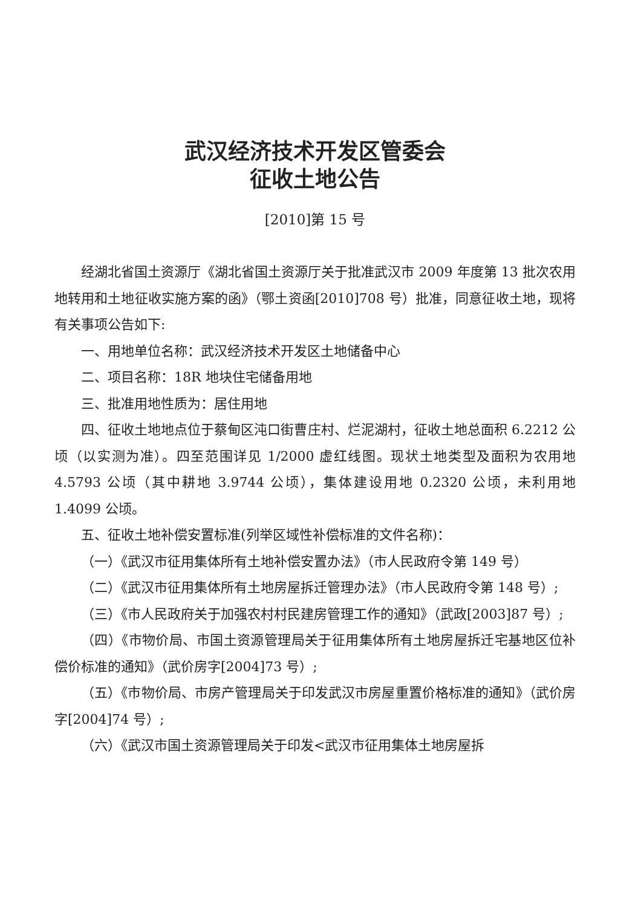武汉经济技术开发区管委会
征收土地公告
[2010]第 15 号
经湖北省国土资源厅《湖北省国土资源厅关于批准武汉市 2009 年度第 13 批次农用地转用和土地征收实施方案的函》（鄂土资函[2010]708 号）批准，同意征收土地，现将有关事项公告如下:
一、用地单位名称：武汉经济技术开发区土地储备中心
二、项目名称：18R 地块住宅储备用地
三、批准用地性质为：居住用地
四、征收土地地点位于蔡甸区沌口街曹庄村、烂泥湖村，征收土地总面积 6.2212 公顷（以实测为准）。四至范围详见 1/2000 虚红线图。现状土地类型及面积为农用地 4.5793 公顷（其中耕地 3.9744 公顷），集体建设用地 0.2320 公顷，未利用地 1.4099 公顷。
五、征收土地补偿安置标准(列举区域性补偿标准的文件名称)：
（一）《武汉市征用集体所有土地补偿安置办法》（市人民政府令第 149 号）
（二）《武汉市征用集体所有土地房屋拆迁管理办法》（市人民政府令第 148 号）;
（三）《市人民政府关于加强农村村民建房管理工作的通知》（武政[2003]87 号）;
（四）《市物价局、市国土资源管理局关于征用集体所有土地房屋拆迁宅基地区位补偿价标准的通知》（武价房字[2004]73 号）;
（五）《市物价局、市房产管理局关于印发武汉市房屋重置价格标准的通知》（武价房字[2004]74 号）;
（六）《武汉市国土资源管理局关于印发<武汉市征用集体土地房屋拆